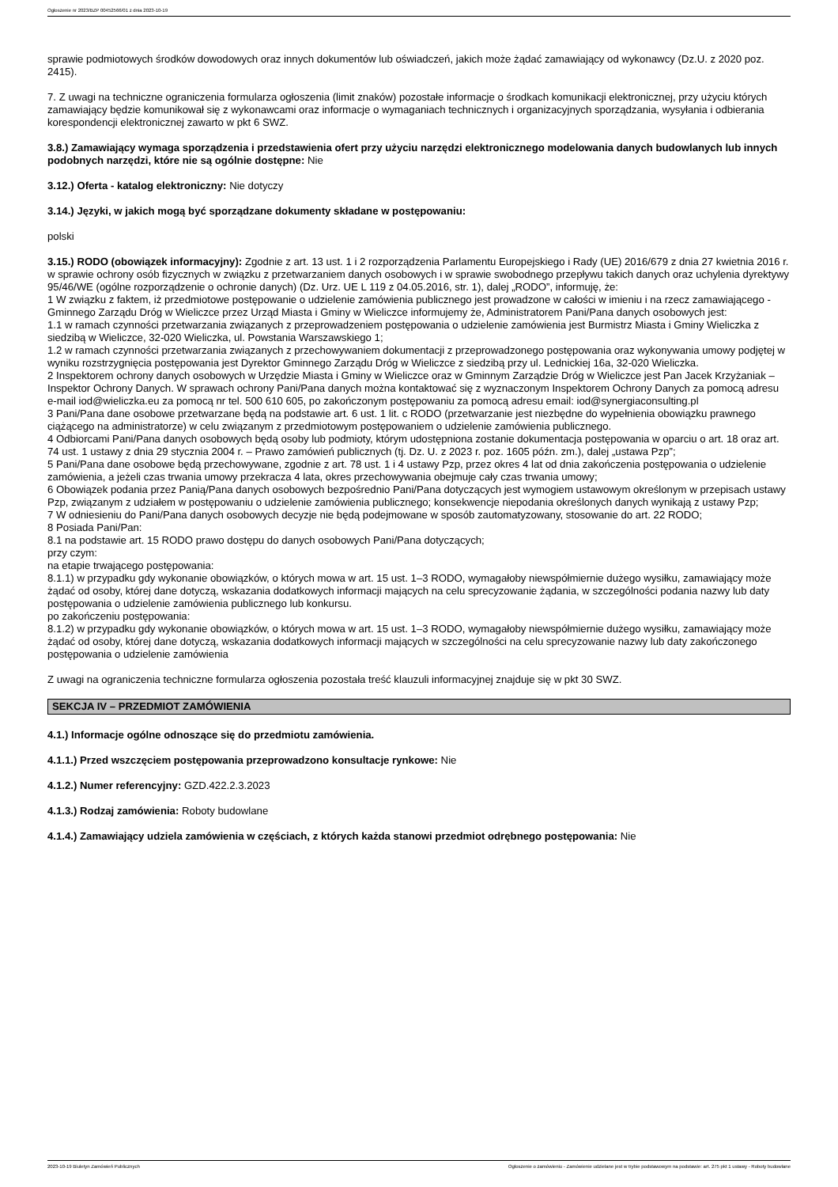Ogłoszenie nr 2023/BZP 00452566/01 z dnia 2023-10-19
sprawie podmiotowych środków dowodowych oraz innych dokumentów lub oświadczeń, jakich może żądać zamawiający od wykonawcy (Dz.U. z 2020 poz. 2415).
7. Z uwagi na techniczne ograniczenia formularza ogłoszenia (limit znaków) pozostałe informacje o środkach komunikacji elektronicznej, przy użyciu których zamawiający będzie komunikował się z wykonawcami oraz informacje o wymaganiach technicznych i organizacyjnych sporządzania, wysyłania i odbierania korespondencji elektronicznej zawarto w pkt 6 SWZ.
3.8.) Zamawiający wymaga sporządzenia i przedstawienia ofert przy użyciu narzędzi elektronicznego modelowania danych budowlanych lub innych podobnych narzędzi, które nie są ogólnie dostępne: Nie
3.12.) Oferta - katalog elektroniczny: Nie dotyczy
3.14.) Języki, w jakich mogą być sporządzane dokumenty składane w postępowaniu:
polski
3.15.) RODO (obowiązek informacyjny): Zgodnie z art. 13 ust. 1 i 2 rozporządzenia Parlamentu Europejskiego i Rady (UE) 2016/679 z dnia 27 kwietnia 2016 r. w sprawie ochrony osób fizycznych w związku z przetwarzaniem danych osobowych i w sprawie swobodnego przepływu takich danych oraz uchylenia dyrektywy 95/46/WE (ogólne rozporządzenie o ochronie danych) (Dz. Urz. UE L 119 z 04.05.2016, str. 1), dalej „RODO”, informuję, że:
1 W związku z faktem, iż przedmiotowe postępowanie o udzielenie zamówienia publicznego jest prowadzone w całości w imieniu i na rzecz zamawiającego - Gminnego Zarządu Dróg w Wieliczce przez Urząd Miasta i Gminy w Wieliczce informujemy że, Administratorem Pani/Pana danych osobowych jest:
1.1 w ramach czynności przetwarzania związanych z przeprowadzeniem postępowania o udzielenie zamówienia jest Burmistrz Miasta i Gminy Wieliczka z siedzibą w Wieliczce, 32-020 Wieliczka, ul. Powstania Warszawskiego 1;
1.2 w ramach czynności przetwarzania związanych z przechowywaniem dokumentacji z przeprowadzonego postępowania oraz wykonywania umowy podjętej w wyniku rozstrzygnięcia postępowania jest Dyrektor Gminnego Zarządu Dróg w Wieliczce z siedzibą przy ul. Lednickiej 16a, 32-020 Wieliczka.
2 Inspektorem ochrony danych osobowych w Urzędzie Miasta i Gminy w Wieliczce oraz w Gminnym Zarządzie Dróg w Wieliczce jest Pan Jacek Krzyżaniak – Inspektor Ochrony Danych. W sprawach ochrony Pani/Pana danych można kontaktować się z wyznaczonym Inspektorem Ochrony Danych za pomocą adresu e-mail iod@wieliczka.eu za pomocą nr tel. 500 610 605, po zakończonym postępowaniu za pomocą adresu email: iod@synergiaconsulting.pl
3 Pani/Pana dane osobowe przetwarzane będą na podstawie art. 6 ust. 1 lit. c RODO (przetwarzanie jest niezbędne do wypełnienia obowiązku prawnego ciążącego na administratorze) w celu związanym z przedmiotowym postępowaniem o udzielenie zamówienia publicznego.
4 Odbiorcami Pani/Pana danych osobowych będą osoby lub podmioty, którym udostępniona zostanie dokumentacja postępowania w oparciu o art. 18 oraz art. 74 ust. 1 ustawy z dnia 29 stycznia 2004 r. – Prawo zamówień publicznych (tj. Dz. U. z 2023 r. poz. 1605 późn. zm.), dalej „ustawa Pzp”;
5 Pani/Pana dane osobowe będą przechowywane, zgodnie z art. 78 ust. 1 i 4 ustawy Pzp, przez okres 4 lat od dnia zakończenia postępowania o udzielenie zamówienia, a jeżeli czas trwania umowy przekracza 4 lata, okres przechowywania obejmuje cały czas trwania umowy;
6 Obowiązek podania przez Panią/Pana danych osobowych bezpośrednio Pani/Pana dotyczących jest wymogiem ustawowym określonym w przepisach ustawy Pzp, związanym z udziałem w postępowaniu o udzielenie zamówienia publicznego; konsekwencje niepodania określonych danych wynikają z ustawy Pzp;
7 W odniesieniu do Pani/Pana danych osobowych decyzje nie będą podejmowane w sposób zautomatyzowany, stosowanie do art. 22 RODO;
8 Posiada Pani/Pan:
8.1 na podstawie art. 15 RODO prawo dostępu do danych osobowych Pani/Pana dotyczących;
przy czym:
na etapie trwającego postępowania:
8.1.1) w przypadku gdy wykonanie obowiązków, o których mowa w art. 15 ust. 1–3 RODO, wymagałoby niewspółmiernie dużego wysiłku, zamawiający może żądać od osoby, której dane dotyczą, wskazania dodatkowych informacji mających na celu sprecyzowanie żądania, w szczególności podania nazwy lub daty postępowania o udzielenie zamówienia publicznego lub konkursu.
po zakończeniu postępowania:
8.1.2) w przypadku gdy wykonanie obowiązków, o których mowa w art. 15 ust. 1–3 RODO, wymagałoby niewspółmiernie dużego wysiłku, zamawiający może żądać od osoby, której dane dotyczą, wskazania dodatkowych informacji mających w szczególności na celu sprecyzowanie nazwy lub daty zakończonego postępowania o udzielenie zamówienia
Z uwagi na ograniczenia techniczne formularza ogłoszenia pozostała treść klauzuli informacyjnej znajduje się w pkt 30 SWZ.
SEKCJA IV – PRZEDMIOT ZAMÓWIENIA
4.1.) Informacje ogólne odnoszące się do przedmiotu zamówienia.
4.1.1.) Przed wszczęciem postępowania przeprowadzono konsultacje rynkowe: Nie
4.1.2.) Numer referencyjny: GZD.422.2.3.2023
4.1.3.) Rodzaj zamówienia: Roboty budowlane
4.1.4.) Zamawiający udziela zamówienia w częściach, z których każda stanowi przedmiot odrębnego postępowania: Nie
2023-10-19 Biuletyn Zamówień Publicznych Ogłoszenie o zamówieniu - Zamówienie udzielane jest w trybie podstawowym na podstawie: art. 275 pkt 1 ustawy - Roboty budowlane